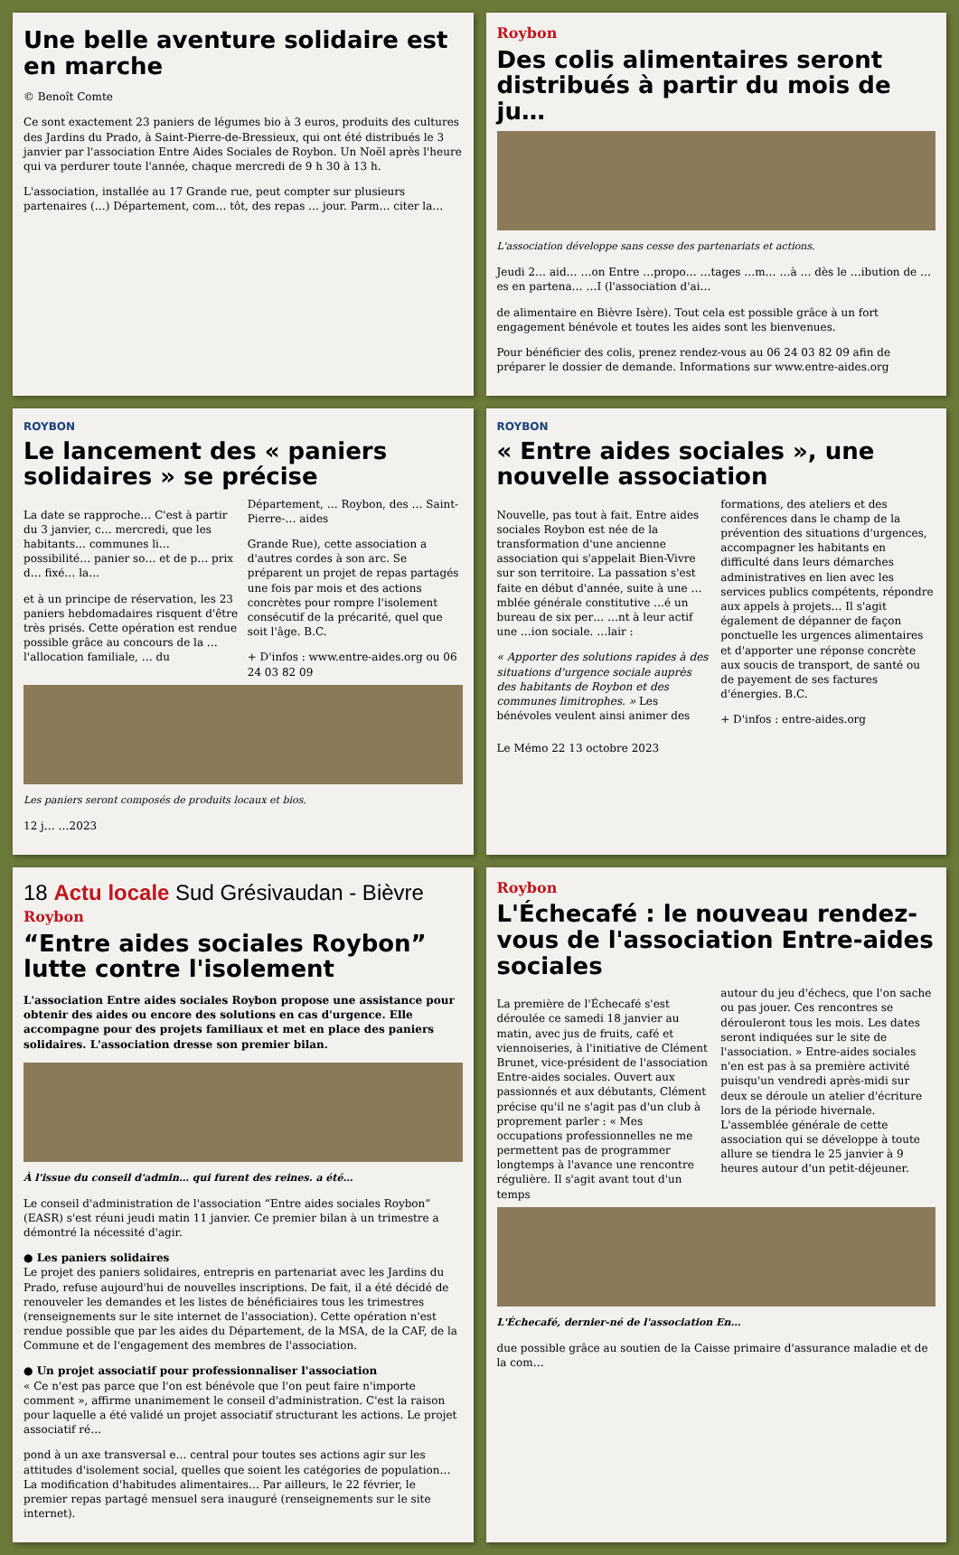Une belle aventure solidaire est en marche
© Benoît Comte
Ce sont exactement 23 paniers de légumes bio à 3 euros, produits des cultures des Jardins du Prado, à Saint-Pierre-de-Bressieux, qui ont été distribués le 3 janvier par l'association Entre Aides Sociales de Roybon. Un Noël après l'heure qui va perdurer toute l'année, chaque mercredi de 9 h 30 à 13 h.
L'association, installée au 17 Grande rue, peut compter sur plusieurs partenaires (…) Département, com… tôt, des repas … jour. Parm… citer la…
Roybon
Des colis alimentaires seront distribués à partir du mois de ju…
L'association développe sans cesse des partenariats et actions.
Jeudi 2… aid… …on Entre …propo… …tages …m… …à … dès le …ibution de …es en partena… …I (l'association d'ai…
de alimentaire en Bièvre Isère). Tout cela est possible grâce à un fort engagement bénévole et toutes les aides sont les bienvenues.
Pour bénéficier des colis, prenez rendez-vous au 06 24 03 82 09 afin de préparer le dossier de demande. Informations sur www.entre-aides.org
ROYBON
Le lancement des « paniers solidaires » se précise
La date se rapproche… C'est à partir du 3 janvier, c… mercredi, que les habitants… communes li… possibilité… panier so… et de p… prix d… fixé… la…
et à un principe de réservation, les 23 paniers hebdomadaires risquent d'être très prisés. Cette opération est rendue possible grâce au concours de la … l'allocation familiale, … du Département, … Roybon, des … Saint-Pierre-… aides
Grande Rue), cette association a d'autres cordes à son arc. Se préparent un projet de repas partagés une fois par mois et des actions concrètes pour rompre l'isolement consécutif de la précarité, quel que soit l'âge. B.C.
+ D'infos : www.entre-aides.org ou 06 24 03 82 09
Les paniers seront composés de produits locaux et bios.
12 j… …2023
ROYBON
« Entre aides sociales », une nouvelle association
Nouvelle, pas tout à fait. Entre aides sociales Roybon est née de la transformation d'une ancienne association qui s'appelait Bien-Vivre sur son territoire. La passation s'est faite en début d'année, suite à une …mblée générale constitutive …é un bureau de six per… …nt à leur actif une …ion sociale. …lair :
« Apporter des solutions rapides à des situations d'urgence sociale auprès des habitants de Roybon et des communes limitrophes. » Les bénévoles veulent ainsi animer des formations, des ateliers et des conférences dans le champ de la prévention des situations d'urgences, accompagner les habitants en difficulté dans leurs démarches administratives en lien avec les services publics compétents, répondre aux appels à projets… Il s'agit également de dépanner de façon ponctuelle les urgences alimentaires et d'apporter une réponse concrète aux soucis de transport, de santé ou de payement de ses factures d'énergies. B.C.
+ D'infos : entre-aides.org
Le Mémo 22 13 octobre 2023
18 Actu locale Sud Grésivaudan - Bièvre
Roybon
“Entre aides sociales Roybon” lutte contre l'isolement
L'association Entre aides sociales Roybon propose une assistance pour obtenir des aides ou encore des solutions en cas d'urgence. Elle accompagne pour des projets familiaux et met en place des paniers solidaires. L'association dresse son premier bilan.
À l'issue du conseil d'admin… qui furent des reines. a été…
Le conseil d'administration de l'association “Entre aides sociales Roybon” (EASR) s'est réuni jeudi matin 11 janvier. Ce premier bilan à un trimestre a démontré la nécessité d'agir.
● Les paniers solidaires
Le projet des paniers solidaires, entrepris en partenariat avec les Jardins du Prado, refuse aujourd'hui de nouvelles inscriptions. De fait, il a été décidé de renouveler les demandes et les listes de bénéficiaires tous les trimestres (renseignements sur le site internet de l'association). Cette opération n'est rendue possible que par les aides du Département, de la MSA, de la CAF, de la Commune et de l'engagement des membres de l'association.
● Un projet associatif pour professionnaliser l'association
« Ce n'est pas parce que l'on est bénévole que l'on peut faire n'importe comment », affirme unanimement le conseil d'administration. C'est la raison pour laquelle a été validé un projet associatif structurant les actions. Le projet associatif ré…
pond à un axe transversal e… central pour toutes ses actions agir sur les attitudes d'isolement social, quelles que soient les catégories de population… La modification d'habitudes alimentaires… Par ailleurs, le 22 février, le premier repas partagé mensuel sera inauguré (renseignements sur le site internet).
Roybon
L'Échecafé : le nouveau rendez-vous de l'association Entre-aides sociales
La première de l'Échecafé s'est déroulée ce samedi 18 janvier au matin, avec jus de fruits, café et viennoiseries, à l'initiative de Clément Brunet, vice-président de l'association Entre-aides sociales. Ouvert aux passionnés et aux débutants, Clément précise qu'il ne s'agit pas d'un club à proprement parler : « Mes occupations professionnelles ne me permettent pas de programmer longtemps à l'avance une rencontre régulière. Il s'agit avant tout d'un temps
autour du jeu d'échecs, que l'on sache ou pas jouer. Ces rencontres se dérouleront tous les mois. Les dates seront indiquées sur le site de l'association. » Entre-aides sociales n'en est pas à sa première activité puisqu'un vendredi après-midi sur deux se déroule un atelier d'écriture lors de la période hivernale. L'assemblée générale de cette association qui se développe à toute allure se tiendra le 25 janvier à 9 heures autour d'un petit-déjeuner.
L'Échecafé, dernier-né de l'association En…
due possible grâce au soutien de la Caisse primaire d'assurance maladie et de la com…